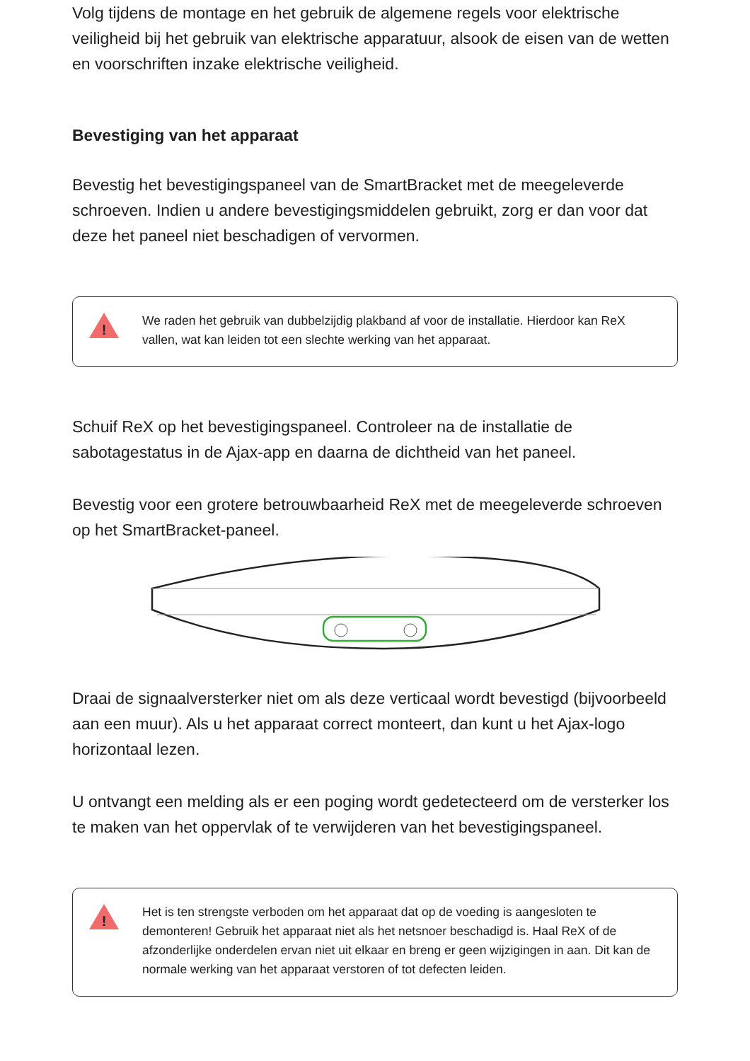Volg tijdens de montage en het gebruik de algemene regels voor elektrische veiligheid bij het gebruik van elektrische apparatuur, alsook de eisen van de wetten en voorschriften inzake elektrische veiligheid.
Bevestiging van het apparaat
Bevestig het bevestigingspaneel van de SmartBracket met de meegeleverde schroeven. Indien u andere bevestigingsmiddelen gebruikt, zorg er dan voor dat deze het paneel niet beschadigen of vervormen.
!
We raden het gebruik van dubbelzijdig plakband af voor de installatie. Hierdoor kan ReX vallen, wat kan leiden tot een slechte werking van het apparaat.
Schuif ReX op het bevestigingspaneel. Controleer na de installatie de sabotagestatus in de Ajax-app en daarna de dichtheid van het paneel.
Bevestig voor een grotere betrouwbaarheid ReX met de meegeleverde schroeven op het SmartBracket-paneel.
Draai de signaalversterker niet om als deze verticaal wordt bevestigd (bijvoorbeeld aan een muur). Als u het apparaat correct monteert, dan kunt u het Ajax-logo horizontaal lezen.
U ontvangt een melding als er een poging wordt gedetecteerd om de versterker los te maken van het oppervlak of te verwijderen van het bevestigingspaneel.
!
Het is ten strengste verboden om het apparaat dat op de voeding is aangesloten te demonteren! Gebruik het apparaat niet als het netsnoer beschadigd is. Haal ReX of de afzonderlijke onderdelen ervan niet uit elkaar en breng er geen wijzigingen in aan. Dit kan de normale werking van het apparaat verstoren of tot defecten leiden.